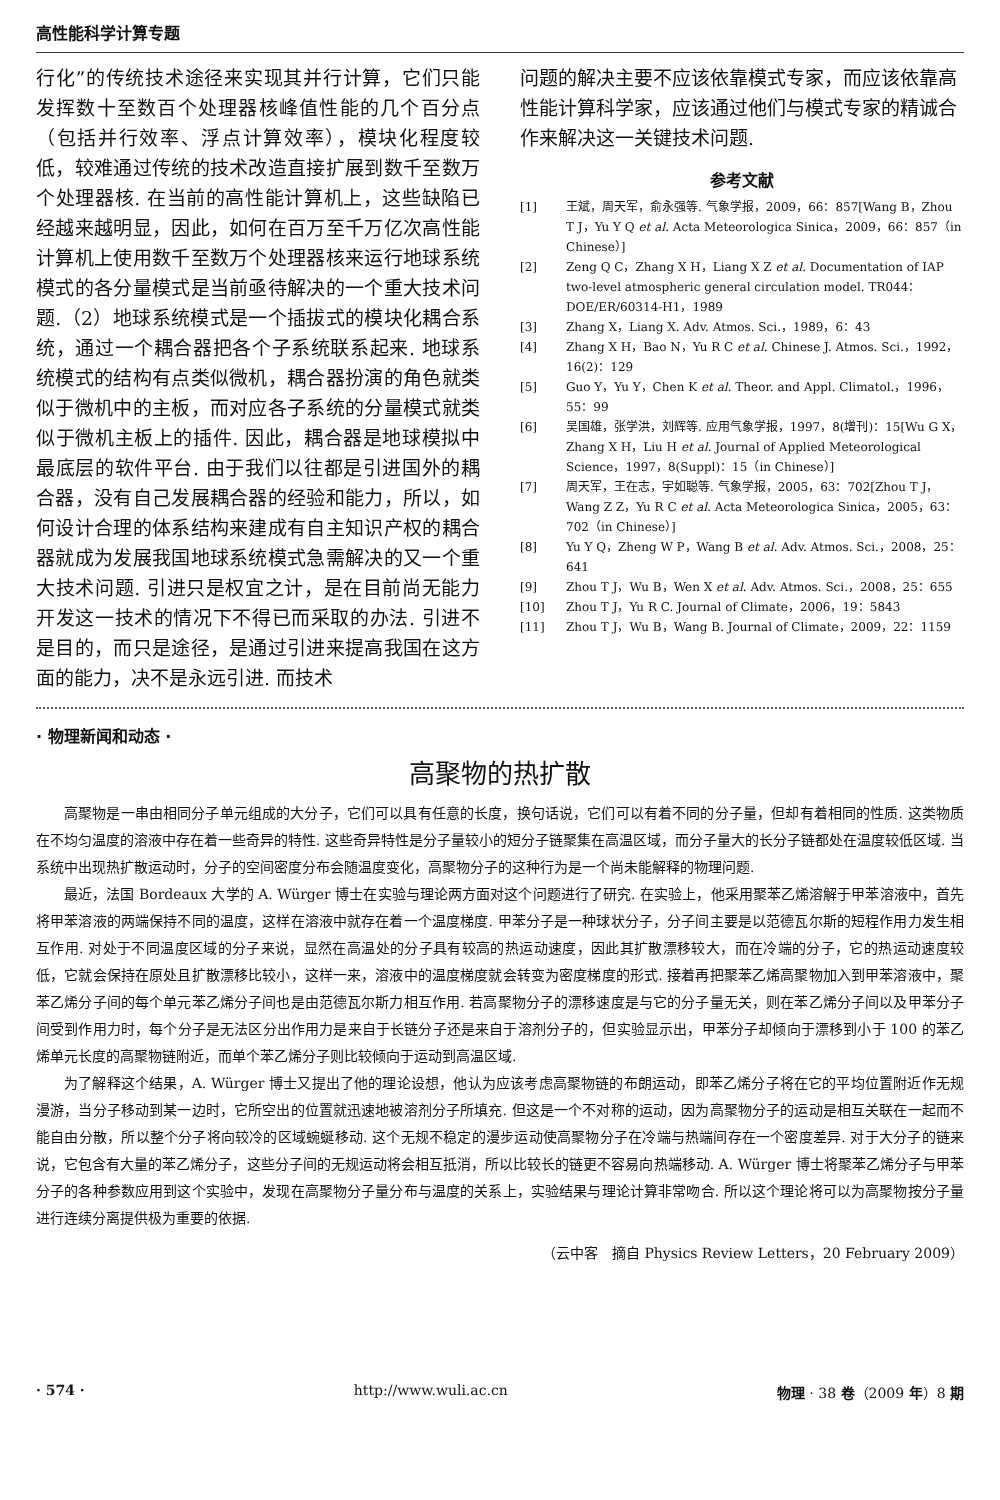高性能科学计算专题
行化”的传统技术途径来实现其并行计算，它们只能发挥数十至数百个处理器核峰值性能的几个百分点（包括并行效率、浮点计算效率），模块化程度较低，较难通过传统的技术改造直接扩展到数千至数万个处理器核. 在当前的高性能计算机上，这些缺陷已经越来越明显，因此，如何在百万至千万亿次高性能计算机上使用数千至数万个处理器核来运行地球系统模式的各分量模式是当前亟待解决的一个重大技术问题.（2）地球系统模式是一个插拔式的模块化耦合系统，通过一个耦合器把各个子系统联系起来. 地球系统模式的结构有点类似微机，耦合器扮演的角色就类似于微机中的主板，而对应各子系统的分量模式就类似于微机主板上的插件. 因此，耦合器是地球模拟中最底层的软件平台. 由于我们以往都是引进国外的耦合器，没有自己发展耦合器的经验和能力，所以，如何设计合理的体系结构来建成有自主知识产权的耦合器就成为发展我国地球系统模式急需解决的又一个重大技术问题. 引进只是权宜之计，是在目前尚无能力开发这一技术的情况下不得已而采取的办法. 引进不是目的，而只是途径，是通过引进来提高我国在这方面的能力，决不是永远引进. 而技术
问题的解决主要不应该依靠模式专家，而应该依靠高性能计算科学家，应该通过他们与模式专家的精诚合作来解决这一关键技术问题.
参考文献
[1] 王斌，周天军，俞永强等. 气象学报，2009，66：857[Wang B，Zhou T J，Yu Y Q et al. Acta Meteorologica Sinica，2009，66：857（in Chinese）]
[2] Zeng Q C，Zhang X H，Liang X Z et al. Documentation of IAP two-level atmospheric general circulation model. TR044：DOE/ER/60314-H1，1989
[3] Zhang X，Liang X. Adv. Atmos. Sci.，1989，6：43
[4] Zhang X H，Bao N，Yu R C et al. Chinese J. Atmos. Sci.，1992，16(2)：129
[5] Guo Y，Yu Y，Chen K et al. Theor. and Appl. Climatol.，1996，55：99
[6] 吴国雄，张学洪，刘辉等. 应用气象学报，1997，8(增刊)：15[Wu G X，Zhang X H，Liu H et al. Journal of Applied Meteorological Science，1997，8(Suppl)：15（in Chinese）]
[7] 周天军，王在志，宇如聪等. 气象学报，2005，63：702[Zhou T J，Wang Z Z，Yu R C et al. Acta Meteorologica Sinica，2005，63：702（in Chinese）]
[8] Yu Y Q，Zheng W P，Wang B et al. Adv. Atmos. Sci.，2008，25：641
[9] Zhou T J，Wu B，Wen X et al. Adv. Atmos. Sci.，2008，25：655
[10] Zhou T J，Yu R C. Journal of Climate，2006，19：5843
[11] Zhou T J，Wu B，Wang B. Journal of Climate，2009，22：1159
· 物理新闻和动态 ·
高聚物的热扩散
高聚物是一串由相同分子单元组成的大分子，它们可以具有任意的长度，换句话说，它们可以有着不同的分子量，但却有着相同的性质. 这类物质在不均匀温度的溶液中存在着一些奇异的特性. 这些奇异特性是分子量较小的短分子链聚集在高温区域，而分子量大的长分子链都处在温度较低区域. 当系统中出现热扩散运动时，分子的空间密度分布会随温度变化，高聚物分子的这种行为是一个尚未能解释的物理问题.
最近，法国 Bordeaux 大学的 A. Würger 博士在实验与理论两方面对这个问题进行了研究. 在实验上，他采用聚苯乙烯溶解于甲苯溶液中，首先将甲苯溶液的两端保持不同的温度，这样在溶液中就存在着一个温度梯度. 甲苯分子是一种球状分子，分子间主要是以范德瓦尔斯的短程作用力发生相互作用. 对处于不同温度区域的分子来说，显然在高温处的分子具有较高的热运动速度，因此其扩散漂移较大，而在冷端的分子，它的热运动速度较低，它就会保持在原处且扩散漂移比较小，这样一来，溶液中的温度梯度就会转变为密度梯度的形式. 接着再把聚苯乙烯高聚物加入到甲苯溶液中，聚苯乙烯分子间的每个单元苯乙烯分子间也是由范德瓦尔斯力相互作用. 若高聚物分子的漂移速度是与它的分子量无关，则在苯乙烯分子间以及甲苯分子间受到作用力时，每个分子是无法区分出作用力是来自于长链分子还是来自于溶剂分子的，但实验显示出，甲苯分子却倾向于漂移到小于 100 的苯乙烯单元长度的高聚物链附近，而单个苯乙烯分子则比较倾向于运动到高温区域.
为了解释这个结果，A. Würger 博士又提出了他的理论设想，他认为应该考虑高聚物链的布朗运动，即苯乙烯分子将在它的平均位置附近作无规漫游，当分子移动到某一边时，它所空出的位置就迅速地被溶剂分子所填充. 但这是一个不对称的运动，因为高聚物分子的运动是相互关联在一起而不能自由分散，所以整个分子将向较冷的区域蜿蜒移动. 这个无规不稳定的漫步运动使高聚物分子在冷端与热端间存在一个密度差异. 对于大分子的链来说，它包含有大量的苯乙烯分子，这些分子间的无规运动将会相互抵消，所以比较长的链更不容易向热端移动. A. Würger 博士将聚苯乙烯分子与甲苯分子的各种参数应用到这个实验中，发现在高聚物分子量分布与温度的关系上，实验结果与理论计算非常吻合. 所以这个理论将可以为高聚物按分子量进行连续分离提供极为重要的依据.
（云中客　摘自 Physics Review Letters，20 February 2009）
· 574 · http://www.wuli.ac.cn 物理 · 38 卷（2009 年）8 期